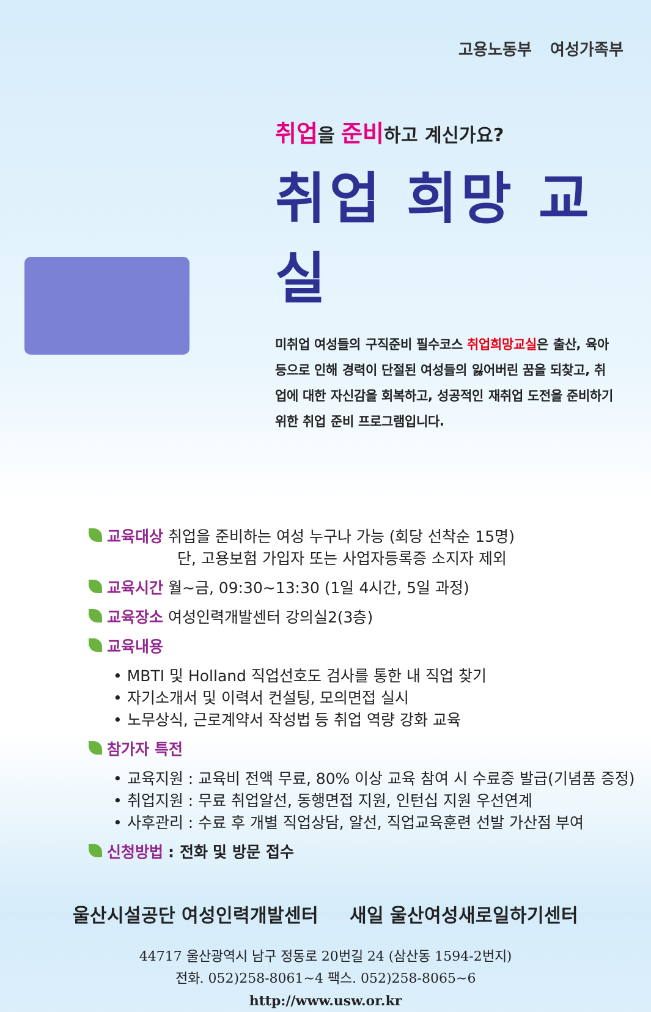고용노동부 여성가족부
취업을 준비하고 계신가요?
취업 희망 교실
미취업 여성들의 구직준비 필수코스 취업희망교실은 출산, 육아 등으로 인해 경력이 단절된 여성들의 잃어버린 꿈을 되찾고, 취업에 대한 자신감을 회복하고, 성공적인 재취업 도전을 준비하기 위한 취업 준비 프로그램입니다.
교육대상 취업을 준비하는 여성 누구나 가능 (회당 선착순 15명)
단, 고용보험 가입자 또는 사업자등록증 소지자 제외
교육시간 월~금, 09:30~13:30 (1일 4시간, 5일 과정)
교육장소 여성인력개발센터 강의실2(3층)
교육내용
• MBTI 및 Holland 직업선호도 검사를 통한 내 직업 찾기
• 자기소개서 및 이력서 컨설팅, 모의면접 실시
• 노무상식, 근로계약서 작성법 등 취업 역량 강화 교육
참가자 특전
• 교육지원 : 교육비 전액 무료, 80% 이상 교육 참여 시 수료증 발급(기념품 증정)
• 취업지원 : 무료 취업알선, 동행면접 지원, 인턴십 지원 우선연계
• 사후관리 : 수료 후 개별 직업상담, 알선, 직업교육훈련 선발 가산점 부여
신청방법 : 전화 및 방문 접수
울산시설공단 여성인력개발센터 새일 울산여성새로일하기센터
44717 울산광역시 남구 정동로 20번길 24 (삼산동 1594-2번지)
전화. 052)258-8061~4 팩스. 052)258-8065~6
http://www.usw.or.kr